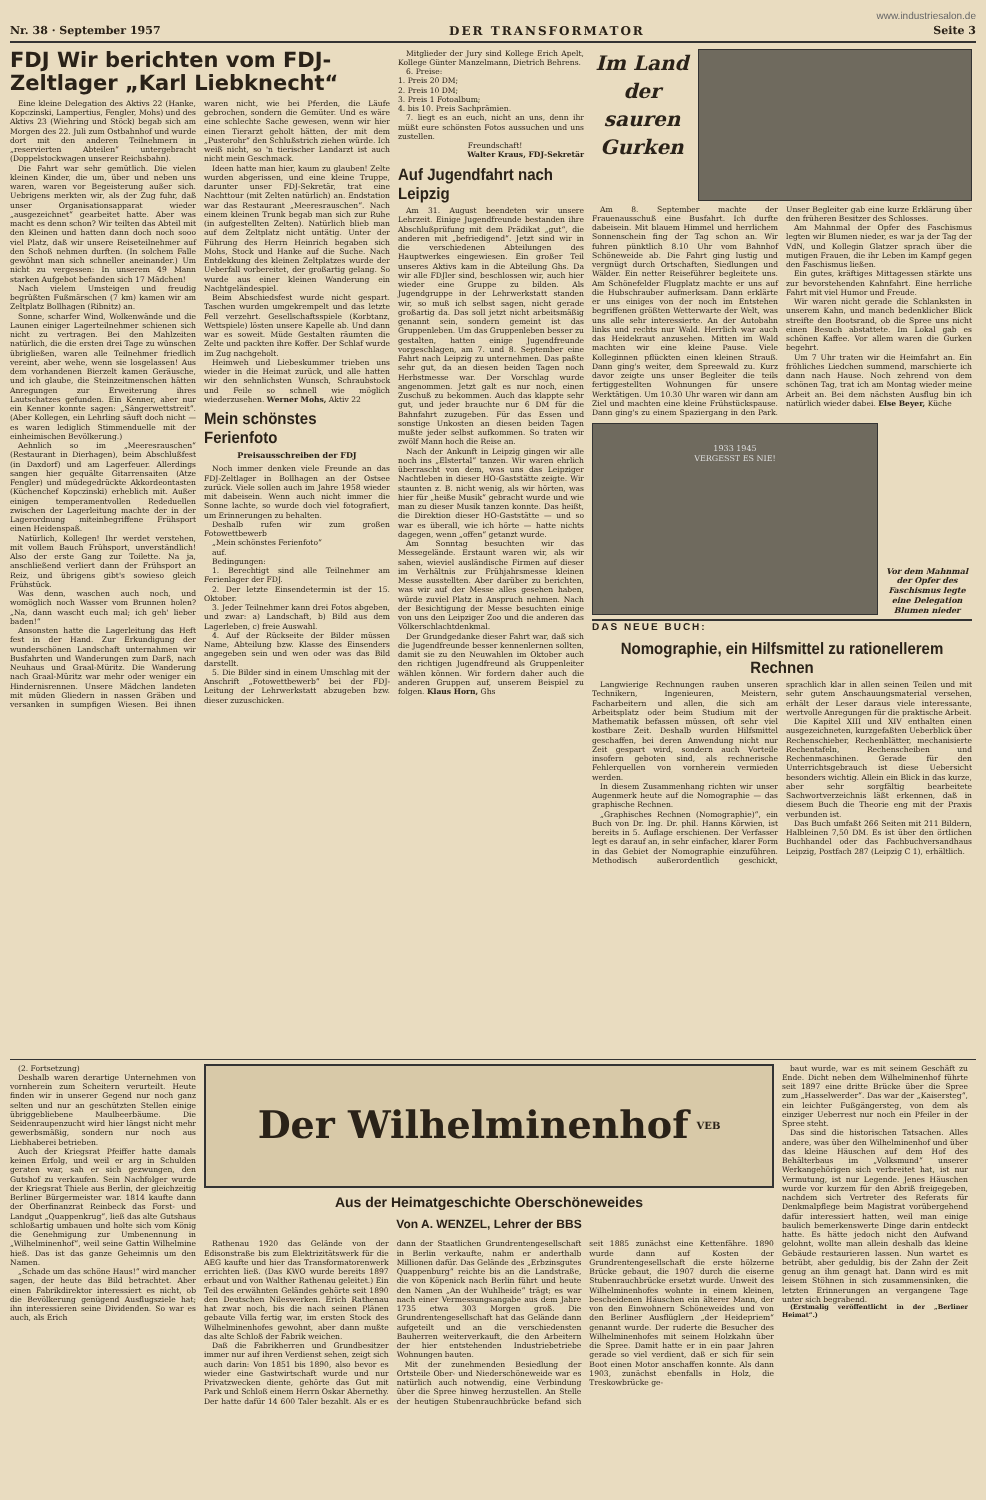www.industriesalon.de
Nr. 38 · September 1957 DER TRANSFORMATOR Seite 3
FDJ Wir berichten vom FDJ-Zeltlager „Karl Liebknecht“
Eine kleine Delegation des Aktivs 22 (Hanke, Kopczinski, Lampertius, Fengler, Mohs) und des Aktivs 23 (Wiehring und Stöck) begab sich am Morgen des 22. Juli zum Ostbahnhof und wurde dort mit den anderen Teilnehmern in „reservierten Abteilen“ untergebracht (Doppelstockwagen unserer Reichsbahn).
Die Fahrt war sehr gemütlich. Die vielen kleinen Kinder, die um, über und neben uns waren, waren vor Begeisterung außer sich. Uebrigens merkten wir, als der Zug fuhr, daß unser Organisationsapparat wieder „ausgezeichnet“ gearbeitet hatte. Aber was macht es denn schon? Wir teilten das Abteil mit den Kleinen und hatten dann doch noch sooo viel Platz, daß wir unsere Reiseteilnehmer auf den Schoß nehmen durften. (In solchem Falle gewöhnt man sich schneller aneinander.) Um nicht zu vergessen: In unserem 49 Mann starken Aufgebot befanden sich 17 Mädchen!
Nach vielem Umsteigen und freudig begrüßten Fußmärschen (7 km) kamen wir am Zeltplatz Bollhagen (Ribnitz) an.
Sonne, scharfer Wind, Wolkenwände und die Launen einiger Lagerteilnehmer schienen sich nicht zu vertragen. Bei den Mahlzeiten natürlich, die die ersten drei Tage zu wünschen übrigließen, waren alle Teilnehmer friedlich vereint, aber wehe, wenn sie losgelassen! Aus dem vorhandenen Bierzelt kamen Geräusche, und ich glaube, die Steinzeitmenschen hätten Anregungen zur Erweiterung ihres Lautschatzes gefunden. Ein Kenner, aber nur ein Kenner konnte sagen: „Sängerwettstreit“. (Aber Kollegen, ein Lehrling säuft doch nicht — es waren lediglich Stimmenduelle mit der einheimischen Bevölkerung.)
Aehnlich so im „Meeresrauschen“ (Restaurant in Dierhagen), beim Abschlußfest (in Daxdorf) und am Lagerfeuer. Allerdings sangen hier gequälte Gitarrensaiten (Atze Fengler) und müdegedrückte Akkordeontasten (Küchenchef Kopczinski) erheblich mit. Außer einigen temperamentvollen Rededuellen zwischen der Lagerleitung machte der in der Lagerordnung miteinbegriffene Frühsport einen Heidenspaß.
Natürlich, Kollegen! Ihr werdet verstehen, mit vollem Bauch Frühsport, unverständlich! Also der erste Gang zur Toilette. Na ja, anschließend verliert dann der Frühsport an Reiz, und übrigens gibt's sowieso gleich Frühstück.
Was denn, waschen auch noch, und womöglich noch Wasser vom Brunnen holen? „Na, dann wascht euch mal; ich geh' lieber baden!“
Ansonsten hatte die Lagerleitung das Heft fest in der Hand. Zur Erkundigung der wunderschönen Landschaft unternahmen wir Busfahrten und Wanderungen zum Darß, nach Neuhaus und Graal-Müritz. Die Wanderung nach Graal-Müritz war mehr oder weniger ein Hindernisrennen. Unsere Mädchen landeten mit müden Gliedern in nassen Gräben und versanken in sumpfigen Wiesen. Bei ihnen waren nicht, wie bei Pferden, die Läufe gebrochen, sondern die Gemüter. Und es wäre eine schlechte Sache gewesen, wenn wir hier einen Tierarzt geholt hätten, der mit dem „Pusterohr“ den Schlußstrich ziehen würde. Ich weiß nicht, so 'n tierischer Landarzt ist auch nicht mein Geschmack.
Ideen hatte man hier, kaum zu glauben! Zelte wurden abgerissen, und eine kleine Truppe, darunter unser FDJ-Sekretär, trat eine Nachttour (mit Zelten natürlich) an. Endstation war das Restaurant „Meeresrauschen“. Nach einem kleinen Trunk begab man sich zur Ruhe (in aufgestellten Zelten). Natürlich blieb man auf dem Zeltplatz nicht untätig. Unter der Führung des Herrn Heinrich begaben sich Mohs, Stock und Hanke auf die Suche. Nach Entdekkung des kleinen Zeltplatzes wurde der Ueberfall vorbereitet, der großartig gelang. So wurde aus einer kleinen Wanderung ein Nachtgeländespiel.
Beim Abschiedsfest wurde nicht gespart. Taschen wurden umgekrempelt und das letzte Fell verzehrt. Gesellschaftsspiele (Korbtanz, Wettspiele) lösten unsere Kapelle ab. Und dann war es soweit. Müde Gestalten räumten die Zelte und packten ihre Koffer. Der Schlaf wurde im Zug nachgeholt.
Heimweh und Liebeskummer trieben uns wieder in die Heimat zurück, und alle hatten wir den sehnlichsten Wunsch, Schraubstock und Feile so schnell wie möglich wiederzusehen. Werner Mohs, Aktiv 22
Mein schönstes Ferienfoto
Preisausschreiben der FDJ
Noch immer denken viele Freunde an das FDJ-Zeltlager in Bollhagen an der Ostsee zurück. Viele sollen auch im Jahre 1958 wieder mit dabeisein. Wenn auch nicht immer die Sonne lachte, so wurde doch viel fotografiert, um Erinnerungen zu behalten.
Deshalb rufen wir zum großen Fotowettbewerb
„Mein schönstes Ferienfoto“
auf.
Bedingungen:
1. Berechtigt sind alle Teilnehmer am Ferienlager der FDJ.
2. Der letzte Einsendetermin ist der 15. Oktober.
3. Jeder Teilnehmer kann drei Fotos abgeben, und zwar: a) Landschaft, b) Bild aus dem Lagerleben, c) freie Auswahl.
4. Auf der Rückseite der Bilder müssen Name, Abteilung bzw. Klasse des Einsenders angegeben sein und wen oder was das Bild darstellt.
5. Die Bilder sind in einem Umschlag mit der Anschrift „Fotowettbewerb“ bei der FDJ-Leitung der Lehrwerkstatt abzugeben bzw. dieser zuzuschicken.
Mitglieder der Jury sind Kollege Erich Apelt, Kollege Günter Manzelmann, Dietrich Behrens.
6. Preise:
1. Preis 20 DM;
2. Preis 10 DM;
3. Preis 1 Fotoalbum;
4. bis 10. Preis Sachprämien.
7. liegt es an euch, nicht an uns, denn ihr müßt eure schönsten Fotos aussuchen und uns zustellen.
Freundschaft!
Walter Kraus, FDJ-Sekretär
Auf Jugendfahrt nach Leipzig
Am 31. August beendeten wir unsere Lehrzeit. Einige Jugendfreunde bestanden ihre Abschlußprüfung mit dem Prädikat „gut“, die anderen mit „befriedigend“. Jetzt sind wir in die verschiedenen Abteilungen des Hauptwerkes eingewiesen. Ein großer Teil unseres Aktivs kam in die Abteilung Ghs. Da wir alle FDJler sind, beschlossen wir, auch hier wieder eine Gruppe zu bilden. Als Jugendgruppe in der Lehrwerkstatt standen wir, so muß ich selbst sagen, nicht gerade großartig da. Das soll jetzt nicht arbeitsmäßig genannt sein, sondern gemeint ist das Gruppenleben. Um das Gruppenleben besser zu gestalten, hatten einige Jugendfreunde vorgeschlagen, am 7. und 8. September eine Fahrt nach Leipzig zu unternehmen. Das paßte sehr gut, da an diesen beiden Tagen noch Herbstmesse war. Der Vorschlag wurde angenommen. Jetzt galt es nur noch, einen Zuschuß zu bekommen. Auch das klappte sehr gut, und jeder brauchte nur 6 DM für die Bahnfahrt zuzugeben. Für das Essen und sonstige Unkosten an diesen beiden Tagen mußte jeder selbst aufkommen. So traten wir zwölf Mann hoch die Reise an.
Nach der Ankunft in Leipzig gingen wir alle noch ins „Elstertal“ tanzen. Wir waren ehrlich überrascht von dem, was uns das Leipziger Nachtleben in dieser HO-Gaststätte zeigte. Wir staunten z. B. nicht wenig, als wir hörten, was hier für „heiße Musik“ gebracht wurde und wie man zu dieser Musik tanzen konnte. Das heißt, die Direktion dieser HO-Gaststätte — und so war es überall, wie ich hörte — hatte nichts dagegen, wenn „offen“ getanzt wurde.
Am Sonntag besuchten wir das Messegelände. Erstaunt waren wir, als wir sahen, wieviel ausländische Firmen auf dieser im Verhältnis zur Frühjahrsmesse kleinen Messe ausstellten. Aber darüber zu berichten, was wir auf der Messe alles gesehen haben, würde zuviel Platz in Anspruch nehmen. Nach der Besichtigung der Messe besuchten einige von uns den Leipziger Zoo und die anderen das Völkerschlachtdenkmal.
Der Grundgedanke dieser Fahrt war, daß sich die Jugendfreunde besser kennenlernen sollten, damit sie zu den Neuwahlen im Oktober auch den richtigen Jugendfreund als Gruppenleiter wählen können. Wir fordern daher auch die anderen Gruppen auf, unserem Beispiel zu folgen. Klaus Horn, Ghs
Im Land
der
sauren
Gurken
Am 8. September machte der Frauenausschuß eine Busfahrt. Ich durfte dabeisein. Mit blauem Himmel und herrlichem Sonnenschein fing der Tag schon an. Wir fuhren pünktlich 8.10 Uhr vom Bahnhof Schöneweide ab. Die Fahrt ging lustig und vergnügt durch Ortschaften, Siedlungen und Wälder. Ein netter Reiseführer begleitete uns. Am Schönefelder Flugplatz machte er uns auf die Hubschrauber aufmerksam. Dann erklärte er uns einiges von der noch im Entstehen begriffenen größten Wetterwarte der Welt, was uns alle sehr interessierte. An der Autobahn links und rechts nur Wald. Herrlich war auch das Heidekraut anzusehen. Mitten im Wald machten wir eine kleine Pause. Viele Kolleginnen pflückten einen kleinen Strauß. Dann ging's weiter, dem Spreewald zu. Kurz davor zeigte uns unser Begleiter die teils fertiggestellten Wohnungen für unsere Werktätigen. Um 10.30 Uhr waren wir dann am Ziel und machten eine kleine Frühstückspause. Dann ging's zu einem Spaziergang in den Park. Unser Begleiter gab eine kurze Erklärung über den früheren Besitzer des Schlosses.
Am Mahnmal der Opfer des Faschismus legten wir Blumen nieder, es war ja der Tag der VdN, und Kollegin Glatzer sprach über die mutigen Frauen, die ihr Leben im Kampf gegen den Faschismus ließen.
Ein gutes, kräftiges Mittagessen stärkte uns zur bevorstehenden Kahnfahrt. Eine herrliche Fahrt mit viel Humor und Freude.
Wir waren nicht gerade die Schlanksten in unserem Kahn, und manch bedenklicher Blick streifte den Bootsrand, ob die Spree uns nicht einen Besuch abstattete. Im Lokal gab es schönen Kaffee. Vor allem waren die Gurken begehrt.
Um 7 Uhr traten wir die Heimfahrt an. Ein fröhliches Liedchen summend, marschierte ich dann nach Hause. Noch zehrend von dem schönen Tag, trat ich am Montag wieder meine Arbeit an. Bei dem nächsten Ausflug bin ich natürlich wieder dabei. Else Beyer, Küche
1933 1945
VERGESST ES NIE!
Vor dem Mahnmal der Opfer des Faschismus legte eine Delegation Blumen nieder
DAS NEUE BUCH:
Nomographie, ein Hilfsmittel zu rationellerem Rechnen
Langwierige Rechnungen rauben unseren Technikern, Ingenieuren, Meistern, Facharbeitern und allen, die sich am Arbeitsplatz oder beim Studium mit der Mathematik befassen müssen, oft sehr viel kostbare Zeit. Deshalb wurden Hilfsmittel geschaffen, bei deren Anwendung nicht nur Zeit gespart wird, sondern auch Vorteile insofern geboten sind, als rechnerische Fehlerquellen von vornherein vermieden werden.
In diesem Zusammenhang richten wir unser Augenmerk heute auf die Nomographie — das graphische Rechnen.
„Graphisches Rechnen (Nomographie)“, ein Buch von Dr. Ing. Dr. phil. Hanns Körwien, ist bereits in 5. Auflage erschienen. Der Verfasser legt es darauf an, in sehr einfacher, klarer Form in das Gebiet der Nomographie einzuführen. Methodisch außerordentlich geschickt, sprachlich klar in allen seinen Teilen und mit sehr gutem Anschauungsmaterial versehen, erhält der Leser daraus viele interessante, wertvolle Anregungen für die praktische Arbeit.
Die Kapitel XIII und XIV enthalten einen ausgezeichneten, kurzgefaßten Ueberblick über Rechenschieber, Rechenblätter, mechanisierte Rechentafeln, Rechenscheiben und Rechenmaschinen. Gerade für den Unterrichtsgebrauch ist diese Uebersicht besonders wichtig. Allein ein Blick in das kurze, aber sehr sorgfältig bearbeitete Sachwortverzeichnis läßt erkennen, daß in diesem Buch die Theorie eng mit der Praxis verbunden ist.
Das Buch umfaßt 266 Seiten mit 211 Bildern, Halbleinen 7,50 DM. Es ist über den örtlichen Buchhandel oder das Fachbuchversandhaus Leipzig, Postfach 287 (Leipzig C 1), erhältlich.
(2. Fortsetzung)
Deshalb waren derartige Unternehmen von vornherein zum Scheitern verurteilt. Heute finden wir in unserer Gegend nur noch ganz selten und nur an geschützten Stellen einige übriggebliebene Maulbeerbäume. Die Seidenraupenzucht wird hier längst nicht mehr gewerbsmäßig, sondern nur noch aus Liebhaberei betrieben.
Auch der Kriegsrat Pfeiffer hatte damals keinen Erfolg, und weil er arg in Schulden geraten war, sah er sich gezwungen, den Gutshof zu verkaufen. Sein Nachfolger wurde der Kriegsrat Thiele aus Berlin, der gleichzeitig Berliner Bürgermeister war. 1814 kaufte dann der Oberfinanzrat Reinbeck das Forst- und Landgut „Quappenkrug“, ließ das alte Gutshaus schloßartig umbauen und holte sich vom König die Genehmigung zur Umbenennung in „Wilhelminenhof“, weil seine Gattin Wilhelmine hieß. Das ist das ganze Geheimnis um den Namen.
„Schade um das schöne Haus!“ wird mancher sagen, der heute das Bild betrachtet. Aber einen Fabrikdirektor interessiert es nicht, ob die Bevölkerung genügend Ausflugsziele hat; ihn interessieren seine Dividenden. So war es auch, als Erich
Der Wilhelminenhof VEB
Aus der Heimatgeschichte Oberschöneweides
Von A. WENZEL, Lehrer der BBS
Rathenau 1920 das Gelände von der Edisonstraße bis zum Elektrizitätswerk für die AEG kaufte und hier das Transformatorenwerk errichten ließ. (Das KWO wurde bereits 1897 erbaut und von Walther Rathenau geleitet.) Ein Teil des erwähnten Geländes gehörte seit 1890 den Deutschen Nileswerken. Erich Rathenau hat zwar noch, bis die nach seinen Plänen gebaute Villa fertig war, im ersten Stock des Wilhelminenhofes gewohnt, aber dann mußte das alte Schloß der Fabrik weichen.
Daß die Fabrikherren und Grundbesitzer immer nur auf ihren Verdienst sehen, zeigt sich auch darin: Von 1851 bis 1890, also bevor es wieder eine Gastwirtschaft wurde und nur Privatzwecken diente, gehörte das Gut mit Park und Schloß einem Herrn Oskar Abernethy. Der hatte dafür 14 600 Taler bezahlt. Als er es dann der Staatlichen Grundrentengesellschaft in Berlin verkaufte, nahm er anderthalb Millionen dafür. Das Gelände des „Erbzinsgutes Quappenburg“ reichte bis an die Landstraße, die von Köpenick nach Berlin führt und heute den Namen „An der Wuhlheide“ trägt; es war nach einer Vermessungsangabe aus dem Jahre 1735 etwa 303 Morgen groß. Die Grundrentengesellschaft hat das Gelände dann aufgeteilt und an die verschiedensten Bauherren weiterverkauft, die den Arbeitern der hier entstehenden Industriebetriebe Wohnungen bauten.
Mit der zunehmenden Besiedlung der Ortsteile Ober- und Niederschöneweide war es natürlich auch notwendig, eine Verbindung über die Spree hinweg herzustellen. An Stelle der heutigen Stubenrauchbrücke befand sich seit 1885 zunächst eine Kettenfähre. 1890 wurde dann auf Kosten der Grundrentengesellschaft die erste hölzerne Brücke gebaut, die 1907 durch die eiserne Stubenrauchbrücke ersetzt wurde. Unweit des Wilhelminenhofes wohnte in einem kleinen, bescheidenen Häuschen ein älterer Mann, der von den Einwohnern Schöneweides und von den Berliner Ausflüglern „der Heidepriem“ genannt wurde. Der ruderte die Besucher des Wilhelminenhofes mit seinem Holzkahn über die Spree. Damit hatte er in ein paar Jahren gerade so viel verdient, daß er sich für sein Boot einen Motor anschaffen konnte. Als dann 1903, zunächst ebenfalls in Holz, die Treskowbrücke ge-
baut wurde, war es mit seinem Geschäft zu Ende. Dicht neben dem Wilhelminenhof führte seit 1897 eine dritte Brücke über die Spree zum „Hasselwerder“. Das war der „Kaisersteg“, ein leichter Fußgängersteg, von dem als einziger Ueberrest nur noch ein Pfeiler in der Spree steht.
Das sind die historischen Tatsachen. Alles andere, was über den Wilhelminenhof und über das kleine Häuschen auf dem Hof des Behälterbaus im „Volksmund“ unserer Werkangehörigen sich verbreitet hat, ist nur Vermutung, ist nur Legende. Jenes Häuschen wurde vor kurzem für den Abriß freigegeben, nachdem sich Vertreter des Referats für Denkmalpflege beim Magistrat vorübergehend dafür interessiert hatten, weil man einige baulich bemerkenswerte Dinge darin entdeckt hatte. Es hätte jedoch nicht den Aufwand gelohnt, wollte man allein deshalb das kleine Gebäude restaurieren lassen. Nun wartet es betrübt, aber geduldig, bis der Zahn der Zeit genug an ihm genagt hat. Dann wird es mit leisem Stöhnen in sich zusammensinken, die letzten Erinnerungen an vergangene Tage unter sich begrabend.
(Erstmalig veröffentlicht in der „Berliner Heimat“.)